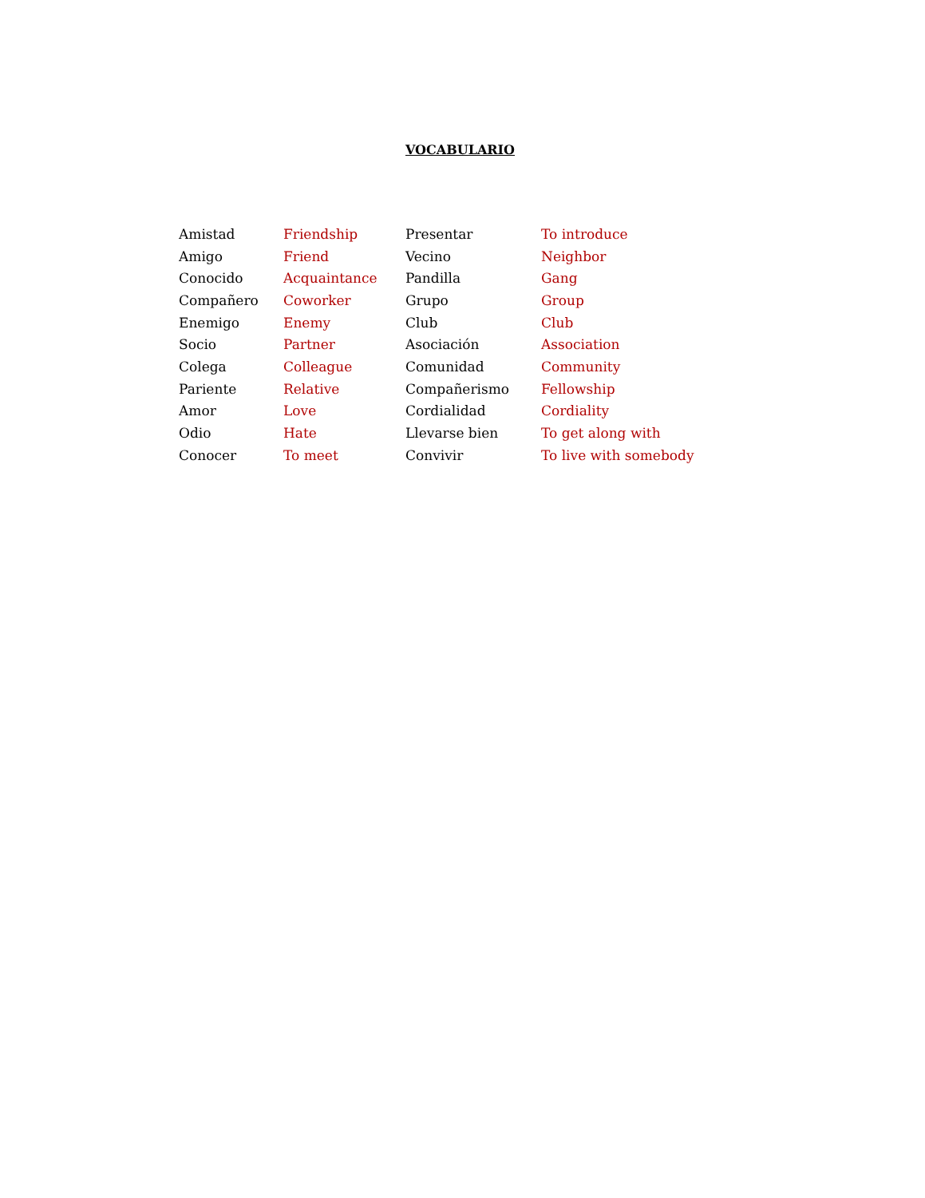VOCABULARIO
| Amistad | Friendship | Presentar | To introduce |
| Amigo | Friend | Vecino | Neighbor |
| Conocido | Acquaintance | Pandilla | Gang |
| Compañero | Coworker | Grupo | Group |
| Enemigo | Enemy | Club | Club |
| Socio | Partner | Asociación | Association |
| Colega | Colleague | Comunidad | Community |
| Pariente | Relative | Compañerismo | Fellowship |
| Amor | Love | Cordialidad | Cordiality |
| Odio | Hate | Llevarse bien | To get along with |
| Conocer | To meet | Convivir | To live with somebody |